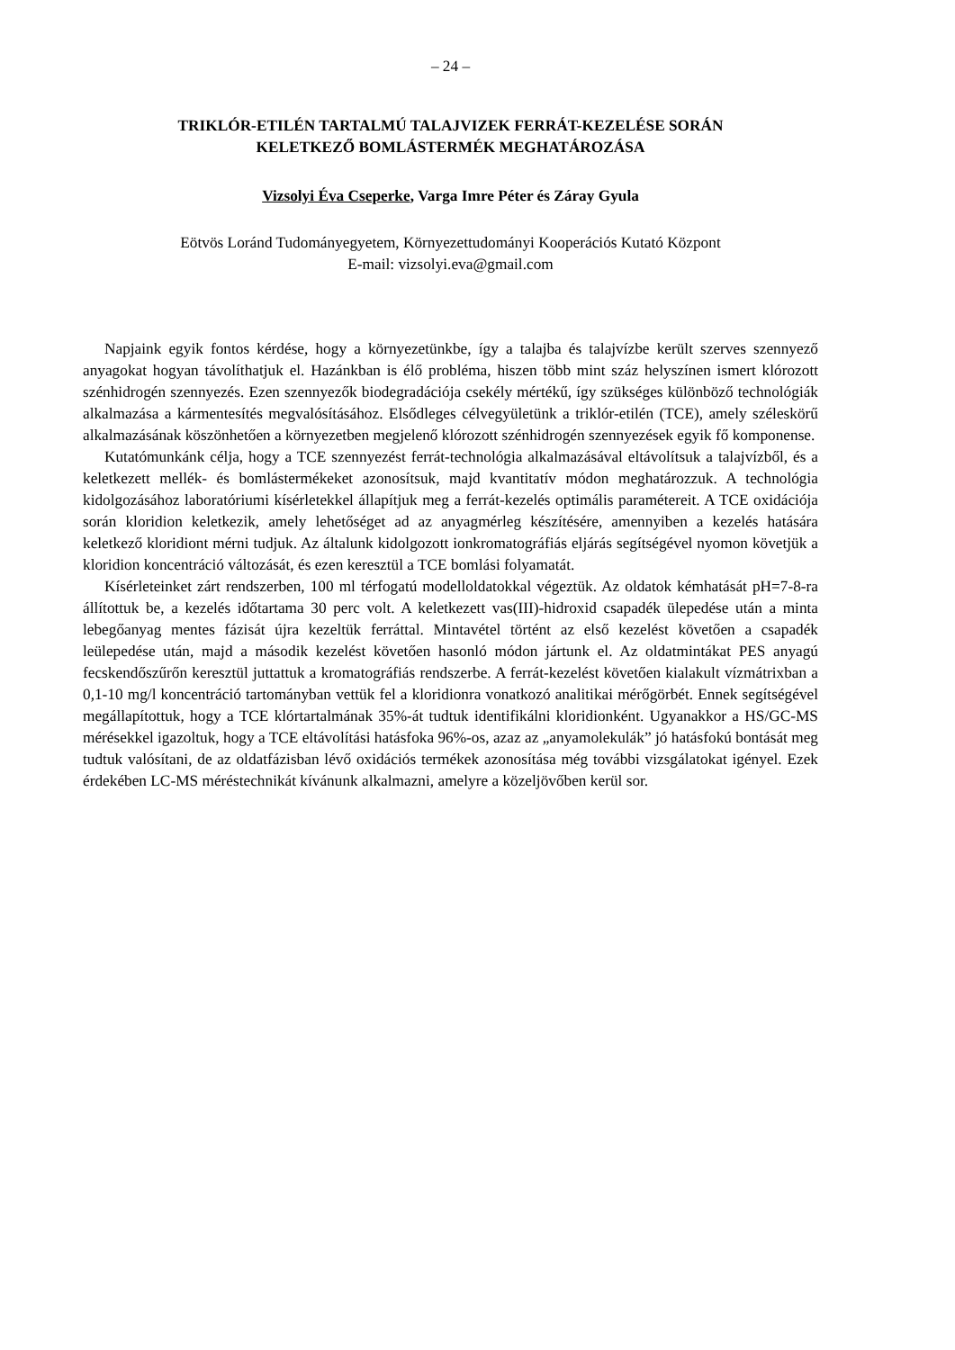– 24 –
TRIKLÓR-ETILÉN TARTALMÚ TALAJVIZEK FERRÁT-KEZELÉSE SORÁN
KELETKEZŐ BOMLÁSTERMÉK MEGHATÁROZÁSA
Vizsolyi Éva Cseperke, Varga Imre Péter és Záray Gyula
Eötvös Loránd Tudományegyetem, Környezettudományi Kooperációs Kutató Központ
E-mail: vizsolyi.eva@gmail.com
Napjaink egyik fontos kérdése, hogy a környezetünkbe, így a talajba és talajvízbe került szerves szennyező anyagokat hogyan távolíthatjuk el. Hazánkban is élő probléma, hiszen több mint száz helyszínen ismert klórozott szénhidrogén szennyezés. Ezen szennyezők biodegradációja csekély mértékű, így szükséges különböző technológiák alkalmazása a kármentesítés megvalósításához. Elsődleges célvegyületünk a triklór-etilén (TCE), amely széleskörű alkalmazásának köszönhetően a környezetben megjelenő klórozott szénhidrogén szennyezések egyik fő komponense.
Kutatómunkánk célja, hogy a TCE szennyezést ferrát-technológia alkalmazásával eltávolítsuk a talajvízből, és a keletkezett mellék- és bomlástermékeket azonosítsuk, majd kvantitatív módon meghatározzuk. A technológia kidolgozásához laboratóriumi kísérletekkel állapítjuk meg a ferrát-kezelés optimális paramétereit. A TCE oxidációja során kloridion keletkezik, amely lehetőséget ad az anyagmérleg készítésére, amennyiben a kezelés hatására keletkező kloridiont mérni tudjuk. Az általunk kidolgozott ionkromatográfiás eljárás segítségével nyomon követjük a kloridion koncentráció változását, és ezen keresztül a TCE bomlási folyamatát.
Kísérleteinket zárt rendszerben, 100 ml térfogatú modelloldatokkal végeztük. Az oldatok kémhatását pH=7-8-ra állítottuk be, a kezelés időtartama 30 perc volt. A keletkezett vas(III)-hidroxid csapadék ülepedése után a minta lebegőanyag mentes fázisát újra kezeltük ferráttal. Mintavétel történt az első kezelést követően a csapadék leülepedése után, majd a második kezelést követően hasonló módon jártunk el. Az oldatmintákat PES anyagú fecskendőszűrőn keresztül juttattuk a kromatográfiás rendszerbe. A ferrát-kezelést követően kialakult vízmátrixban a 0,1-10 mg/l koncentráció tartományban vettük fel a kloridionra vonatkozó analitikai mérőgörbét. Ennek segítségével megállapítottuk, hogy a TCE klórtartalmának 35%-át tudtuk identifikálni kloridionként. Ugyanakkor a HS/GC-MS mérésekkel igazoltuk, hogy a TCE eltávolítási hatásfoka 96%-os, azaz az „anyamolekulák” jó hatásfokú bontását meg tudtuk valósítani, de az oldatfázisban lévő oxidációs termékek azonosítása még további vizsgálatokat igényel. Ezek érdekében LC-MS méréstechnikát kívánunk alkalmazni, amelyre a közeljövőben kerül sor.